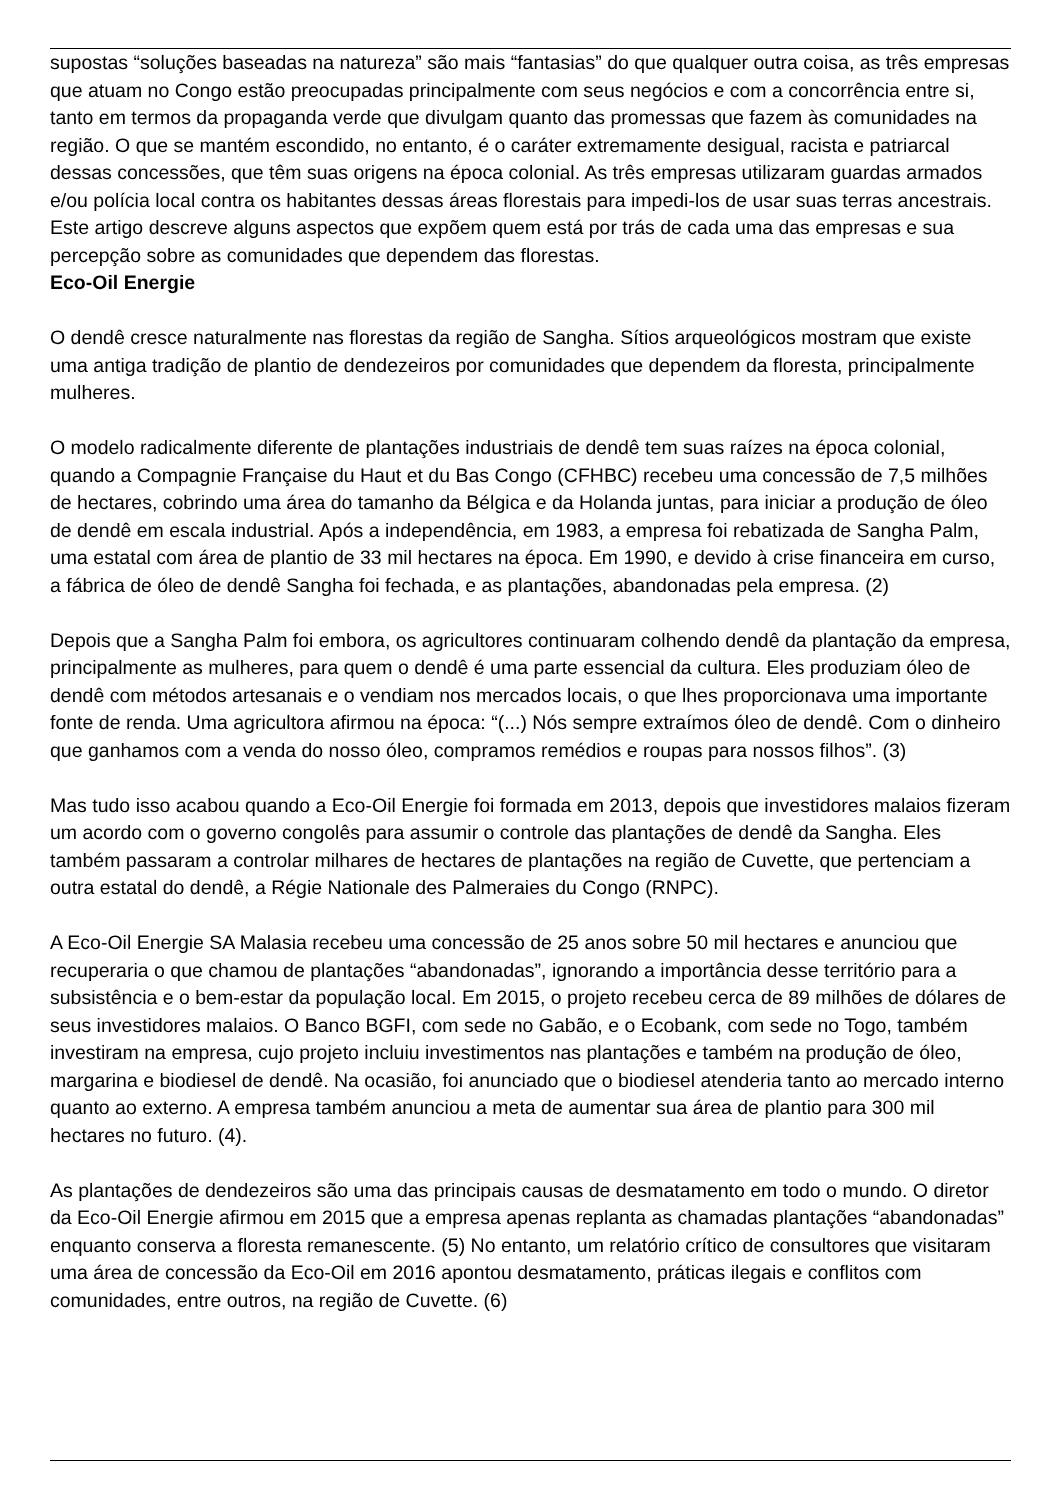supostas “soluções baseadas na natureza” são mais “fantasias” do que qualquer outra coisa, as três empresas que atuam no Congo estão preocupadas principalmente com seus negócios e com a concorrência entre si, tanto em termos da propaganda verde que divulgam quanto das promessas que fazem às comunidades na região. O que se mantém escondido, no entanto, é o caráter extremamente desigual, racista e patriarcal dessas concessões, que têm suas origens na época colonial. As três empresas utilizaram guardas armados e/ou polícia local contra os habitantes dessas áreas florestais para impedi-los de usar suas terras ancestrais. Este artigo descreve alguns aspectos que expõem quem está por trás de cada uma das empresas e sua percepção sobre as comunidades que dependem das florestas.
Eco-Oil Energie
O dendê cresce naturalmente nas florestas da região de Sangha. Sítios arqueológicos mostram que existe uma antiga tradição de plantio de dendezeiros por comunidades que dependem da floresta, principalmente mulheres.
O modelo radicalmente diferente de plantações industriais de dendê tem suas raízes na época colonial, quando a Compagnie Française du Haut et du Bas Congo (CFHBC) recebeu uma concessão de 7,5 milhões de hectares, cobrindo uma área do tamanho da Bélgica e da Holanda juntas, para iniciar a produção de óleo de dendê em escala industrial. Após a independência, em 1983, a empresa foi rebatizada de Sangha Palm, uma estatal com área de plantio de 33 mil hectares na época. Em 1990, e devido à crise financeira em curso, a fábrica de óleo de dendê Sangha foi fechada, e as plantações, abandonadas pela empresa. (2)
Depois que a Sangha Palm foi embora, os agricultores continuaram colhendo dendê da plantação da empresa, principalmente as mulheres, para quem o dendê é uma parte essencial da cultura. Eles produziam óleo de dendê com métodos artesanais e o vendiam nos mercados locais, o que lhes proporcionava uma importante fonte de renda. Uma agricultora afirmou na época: “(...) Nós sempre extraímos óleo de dendê. Com o dinheiro que ganhamos com a venda do nosso óleo, compramos remédios e roupas para nossos filhos”. (3)
Mas tudo isso acabou quando a Eco-Oil Energie foi formada em 2013, depois que investidores malaios fizeram um acordo com o governo congolês para assumir o controle das plantações de dendê da Sangha. Eles também passaram a controlar milhares de hectares de plantações na região de Cuvette, que pertenciam a outra estatal do dendê, a Régie Nationale des Palmeraies du Congo (RNPC).
A Eco-Oil Energie SA Malasia recebeu uma concessão de 25 anos sobre 50 mil hectares e anunciou que recuperaria o que chamou de plantações “abandonadas”, ignorando a importância desse território para a subsistência e o bem-estar da população local. Em 2015, o projeto recebeu cerca de 89 milhões de dólares de seus investidores malaios. O Banco BGFI, com sede no Gabão, e o Ecobank, com sede no Togo, também investiram na empresa, cujo projeto incluiu investimentos nas plantações e também na produção de óleo, margarina e biodiesel de dendê. Na ocasião, foi anunciado que o biodiesel atenderia tanto ao mercado interno quanto ao externo. A empresa também anunciou a meta de aumentar sua área de plantio para 300 mil hectares no futuro. (4).
As plantações de dendezeiros são uma das principais causas de desmatamento em todo o mundo. O diretor da Eco-Oil Energie afirmou em 2015 que a empresa apenas replanta as chamadas plantações “abandonadas” enquanto conserva a floresta remanescente. (5) No entanto, um relatório crítico de consultores que visitaram uma área de concessão da Eco-Oil em 2016 apontou desmatamento, práticas ilegais e conflitos com comunidades, entre outros, na região de Cuvette. (6)